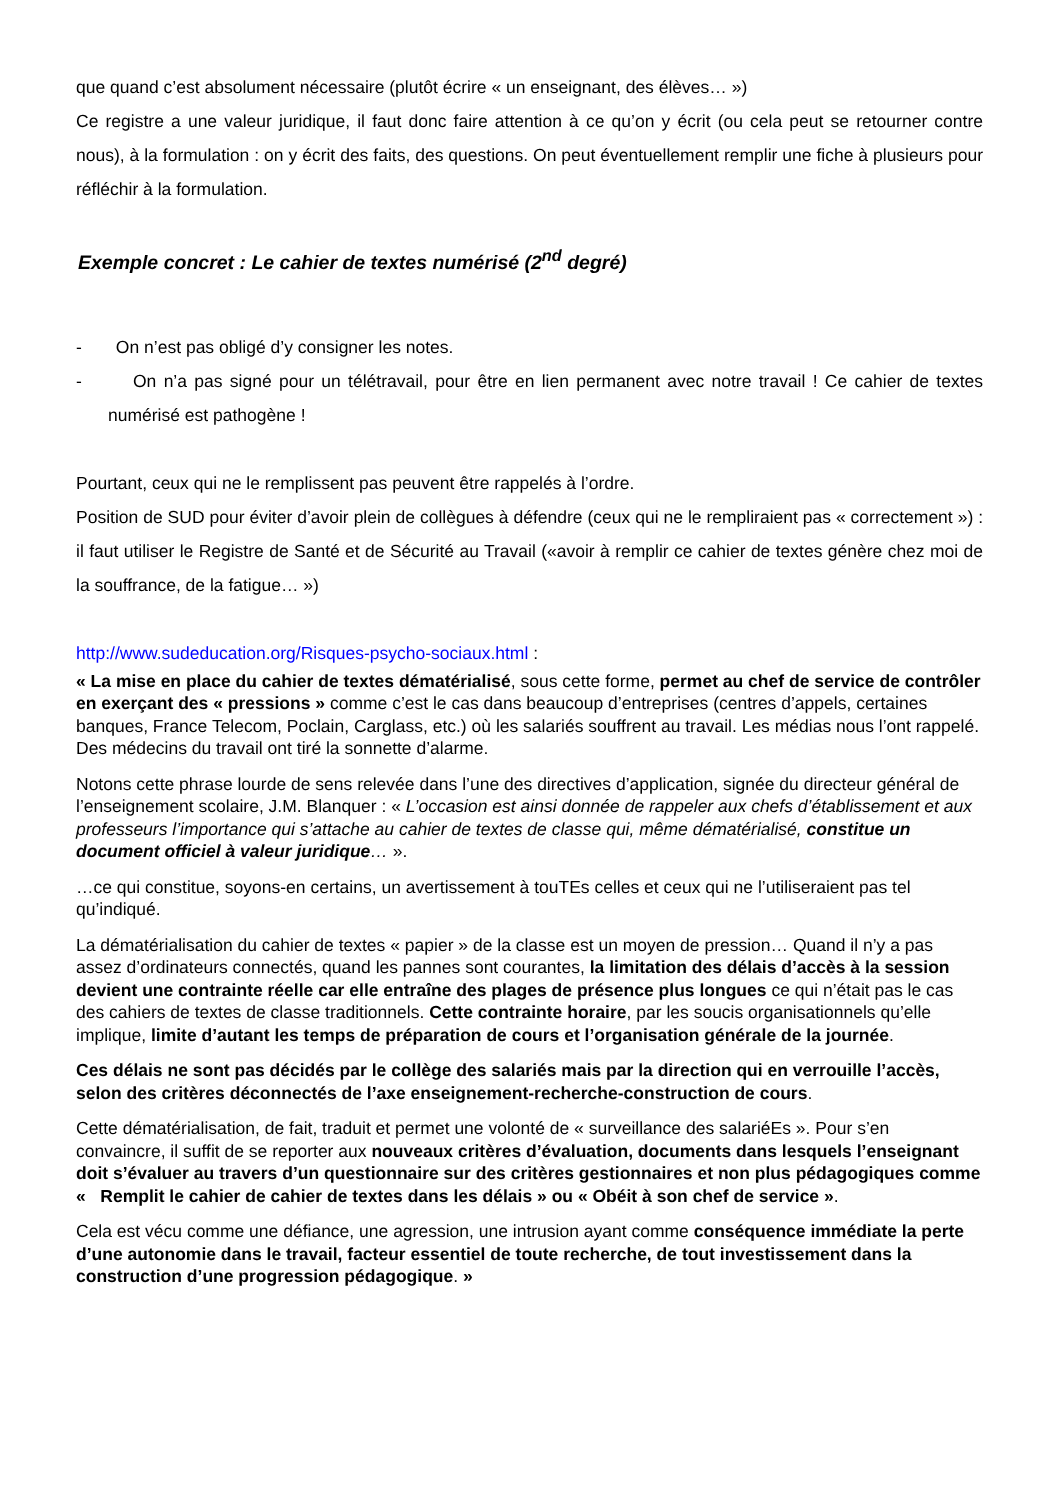que quand c’est absolument nécessaire (plutôt écrire « un enseignant, des élèves… »)
Ce registre a une valeur juridique, il faut donc faire attention à ce qu’on y écrit (ou cela peut se retourner contre nous), à la formulation : on y écrit des faits, des questions. On peut éventuellement remplir une fiche à plusieurs pour réfléchir à la formulation.
Exemple concret : Le cahier de textes numérisé (2<sup>nd</sup> degré)
- On n’est pas obligé d’y consigner les notes.
- On n’a pas signé pour un télétravail, pour être en lien permanent avec notre travail ! Ce cahier de textes numérisé est pathogène !
Pourtant, ceux qui ne le remplissent pas peuvent être rappelés à l’ordre.
Position de SUD pour éviter d’avoir plein de collègues à défendre (ceux qui ne le rempliraient pas « correctement ») : il faut utiliser le Registre de Santé et de Sécurité au Travail («avoir à remplir ce cahier de textes génère chez moi de la souffrance, de la fatigue… »)
http://www.sudeducation.org/Risques-psycho-sociaux.html :
« La mise en place du cahier de textes dématérialisé, sous cette forme, permet au chef de service de contrôler en exerçant des « pressions » comme c’est le cas dans beaucoup d’entreprises (centres d’appels, certaines banques, France Telecom, Poclain, Carglass, etc.) où les salariés souffrent au travail. Les médias nous l’ont rappelé. Des médecins du travail ont tiré la sonnette d’alarme.
Notons cette phrase lourde de sens relevée dans l’une des directives d’application, signée du directeur général de l’enseignement scolaire, J.M. Blanquer : « L’occasion est ainsi donnée de rappeler aux chefs d’établissement et aux professeurs l’importance qui s’attache au cahier de textes de classe qui, même dématérialisé, constitue un document officiel à valeur juridique… ».
…ce qui constitue, soyons-en certains, un avertissement à touTEs celles et ceux qui ne l’utiliseraient pas tel qu’indiqué.
La dématérialisation du cahier de textes « papier » de la classe est un moyen de pression… Quand il n’y a pas assez d’ordinateurs connectés, quand les pannes sont courantes, la limitation des délais d’accès à la session devient une contrainte réelle car elle entraîne des plages de présence plus longues ce qui n’était pas le cas des cahiers de textes de classe traditionnels. Cette contrainte horaire, par les soucis organisationnels qu’elle implique, limite d’autant les temps de préparation de cours et l’organisation générale de la journée.
Ces délais ne sont pas décidés par le collège des salariés mais par la direction qui en verrouille l’accès, selon des critères déconnectés de l’axe enseignement-recherche-construction de cours.
Cette dématérialisation, de fait, traduit et permet une volonté de « surveillance des salariéEs ». Pour s’en convaincre, il suffit de se reporter aux nouveaux critères d’évaluation, documents dans lesquels l’enseignant doit s’évaluer au travers d’un questionnaire sur des critères gestionnaires et non plus pédagogiques comme « Remplit le cahier de cahier de textes dans les délais » ou « Obéit à son chef de service ».
Cela est vécu comme une défiance, une agression, une intrusion ayant comme conséquence immédiate la perte d’une autonomie dans le travail, facteur essentiel de toute recherche, de tout investissement dans la construction d’une progression pédagogique. »